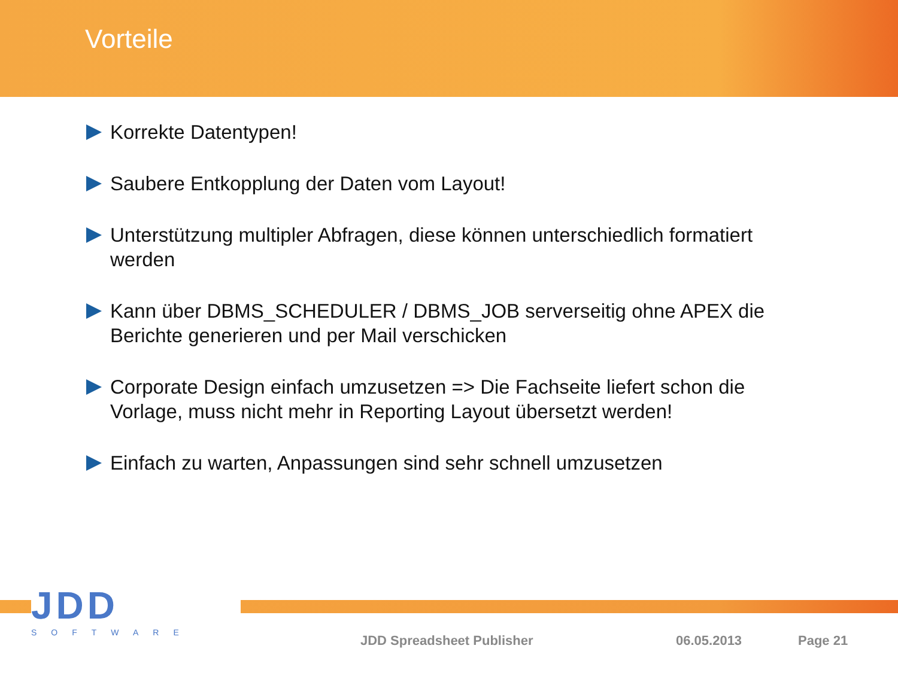Vorteile
Korrekte Datentypen!
Saubere Entkopplung der Daten vom Layout!
Unterstützung multipler Abfragen, diese können unterschiedlich formatiert werden
Kann über DBMS_SCHEDULER / DBMS_JOB serverseitig ohne APEX die Berichte generieren und per Mail verschicken
Corporate Design einfach umzusetzen => Die Fachseite liefert schon die Vorlage, muss nicht mehr in Reporting Layout übersetzt werden!
Einfach zu warten, Anpassungen sind sehr schnell umzusetzen
JDD
SOFTWARE
JDD Spreadsheet Publisher 06.05.2013 Page 21